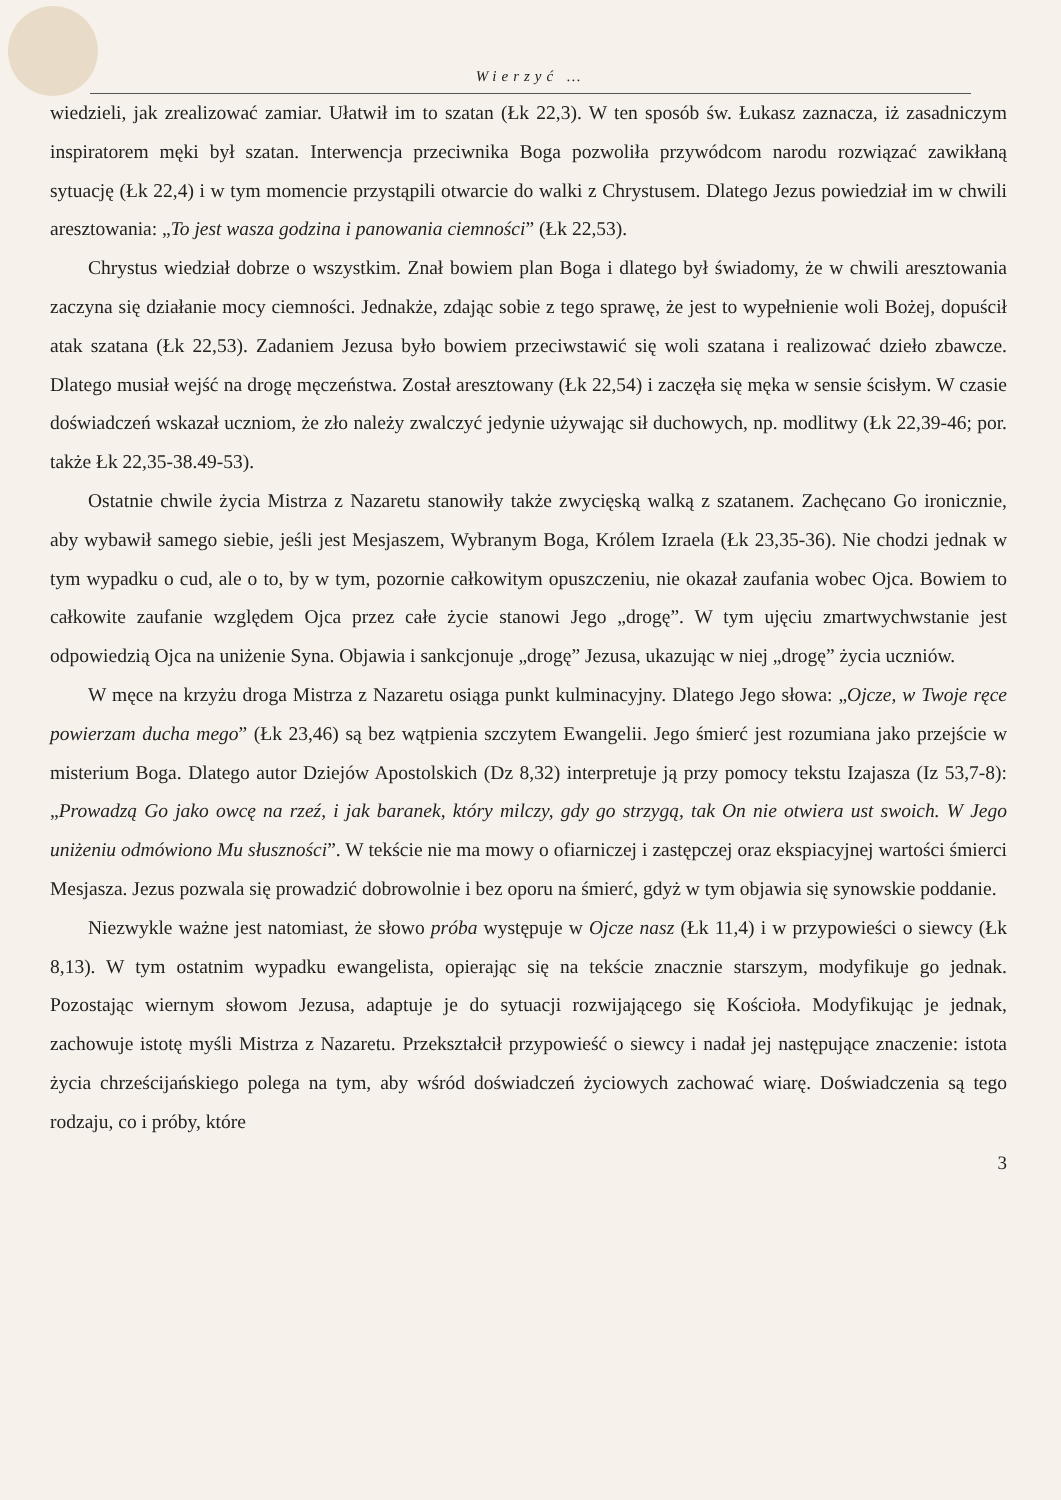Wierzyć …
wiedzieli, jak zrealizować zamiar. Ułatwił im to szatan (Łk 22,3). W ten sposób św. Łukasz zaznacza, iż zasadniczym inspiratorem męki był szatan. Interwencja przeciwnika Boga pozwoliła przywódcom narodu rozwiązać zawikłaną sytuację (Łk 22,4) i w tym momencie przystąpili otwarcie do walki z Chrystusem. Dlatego Jezus powiedział im w chwili aresztowania: „To jest wasza godzina i panowania ciemności” (Łk 22,53).
Chrystus wiedział dobrze o wszystkim. Znał bowiem plan Boga i dlatego był świadomy, że w chwili aresztowania zaczyna się działanie mocy ciemności. Jednakże, zdając sobie z tego sprawę, że jest to wypełnienie woli Bożej, dopuścił atak szatana (Łk 22,53). Zadaniem Jezusa było bowiem przeciwstawić się woli szatana i realizować dzieło zbawcze. Dlatego musiał wejść na drogę męczeństwa. Został aresztowany (Łk 22,54) i zaczęła się męka w sensie ścisłym. W czasie doświadczeń wskazał uczniom, że zło należy zwalczyć jedynie używając sił duchowych, np. modlitwy (Łk 22,39-46; por. także Łk 22,35-38.49-53).
Ostatnie chwile życia Mistrza z Nazaretu stanowiły także zwycięską walką z szatanem. Zachęcano Go ironicznie, aby wybawił samego siebie, jeśli jest Mesjaszem, Wybranym Boga, Królem Izraela (Łk 23,35-36). Nie chodzi jednak w tym wypadku o cud, ale o to, by w tym, pozornie całkowitym opuszczeniu, nie okazał zaufania wobec Ojca. Bowiem to całkowite zaufanie względem Ojca przez całe życie stanowi Jego „drogę”. W tym ujęciu zmartwychwstanie jest odpowiedzią Ojca na uniżenie Syna. Objawia i sankcjonuje „drogę” Jezusa, ukazując w niej „drogę” życia uczniów.
W męce na krzyżu droga Mistrza z Nazaretu osiąga punkt kulminacyjny. Dlatego Jego słowa: „Ojcze, w Twoje ręce powierzam ducha mego” (Łk 23,46) są bez wątpienia szczytem Ewangelii. Jego śmierć jest rozumiana jako przejście w misterium Boga. Dlatego autor Dziejów Apostolskich (Dz 8,32) interpretuje ją przy pomocy tekstu Izajasza (Iz 53,7-8): „Prowadzą Go jako owcę na rzeź, i jak baranek, który milczy, gdy go strzygą, tak On nie otwiera ust swoich. W Jego uniżeniu odmówiono Mu słuszności”. W tekście nie ma mowy o ofiarniczej i zastępczej oraz ekspiacyjnej wartości śmierci Mesjasza. Jezus pozwala się prowadzić dobrowolnie i bez oporu na śmierć, gdyż w tym objawia się synowskie poddanie.
Niezwykle ważne jest natomiast, że słowo próba występuje w Ojcze nasz (Łk 11,4) i w przypowieści o siewcy (Łk 8,13). W tym ostatnim wypadku ewangelista, opierając się na tekście znacznie starszym, modyfikuje go jednak. Pozostając wiernym słowom Jezusa, adaptuje je do sytuacji rozwijającego się Kościoła. Modyfikując je jednak, zachowuje istotę myśli Mistrza z Nazaretu. Przekształcił przypowieść o siewcy i nadał jej następujące znaczenie: istota życia chrześcijańskiego polega na tym, aby wśród doświadczeń życiowych zachować wiarę. Doświadczenia są tego rodzaju, co i próby, które
3